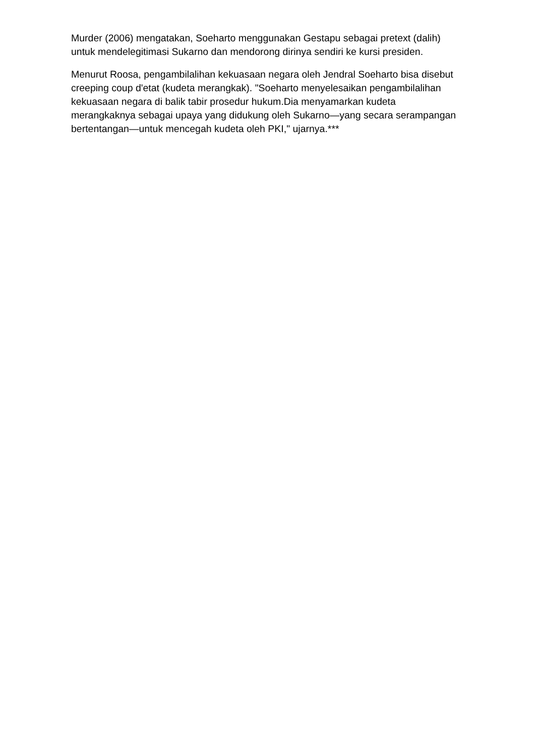Murder (2006) mengatakan, Soeharto menggunakan Gestapu sebagai pretext (dalih) untuk mendelegitimasi Sukarno dan mendorong dirinya sendiri ke kursi presiden.
Menurut Roosa, pengambilalihan kekuasaan negara oleh Jendral Soeharto bisa disebut creeping coup d'etat (kudeta merangkak). "Soeharto menyelesaikan pengambilalihan kekuasaan negara di balik tabir prosedur hukum.Dia menyamarkan kudeta merangkaknya sebagai upaya yang didukung oleh Sukarno—yang secara serampangan bertentangan—untuk mencegah kudeta oleh PKI," ujarnya.***